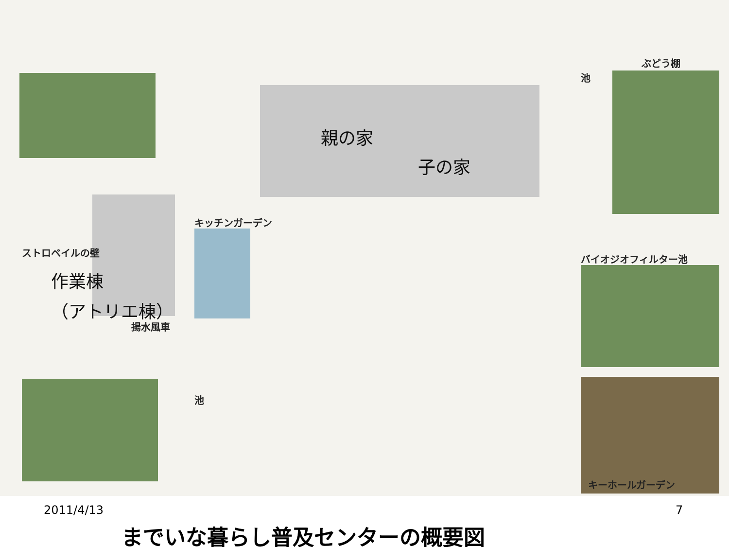親の家
子の家
作業棟
（アトリエ棟）
ぶどう棚
池
キッチンガーデン
ストロベイルの壁
バイオジオフィルター池
揚水風車
池
キーホールガーデン
2011/4/13 7
までいな暮らし普及センターの概要図